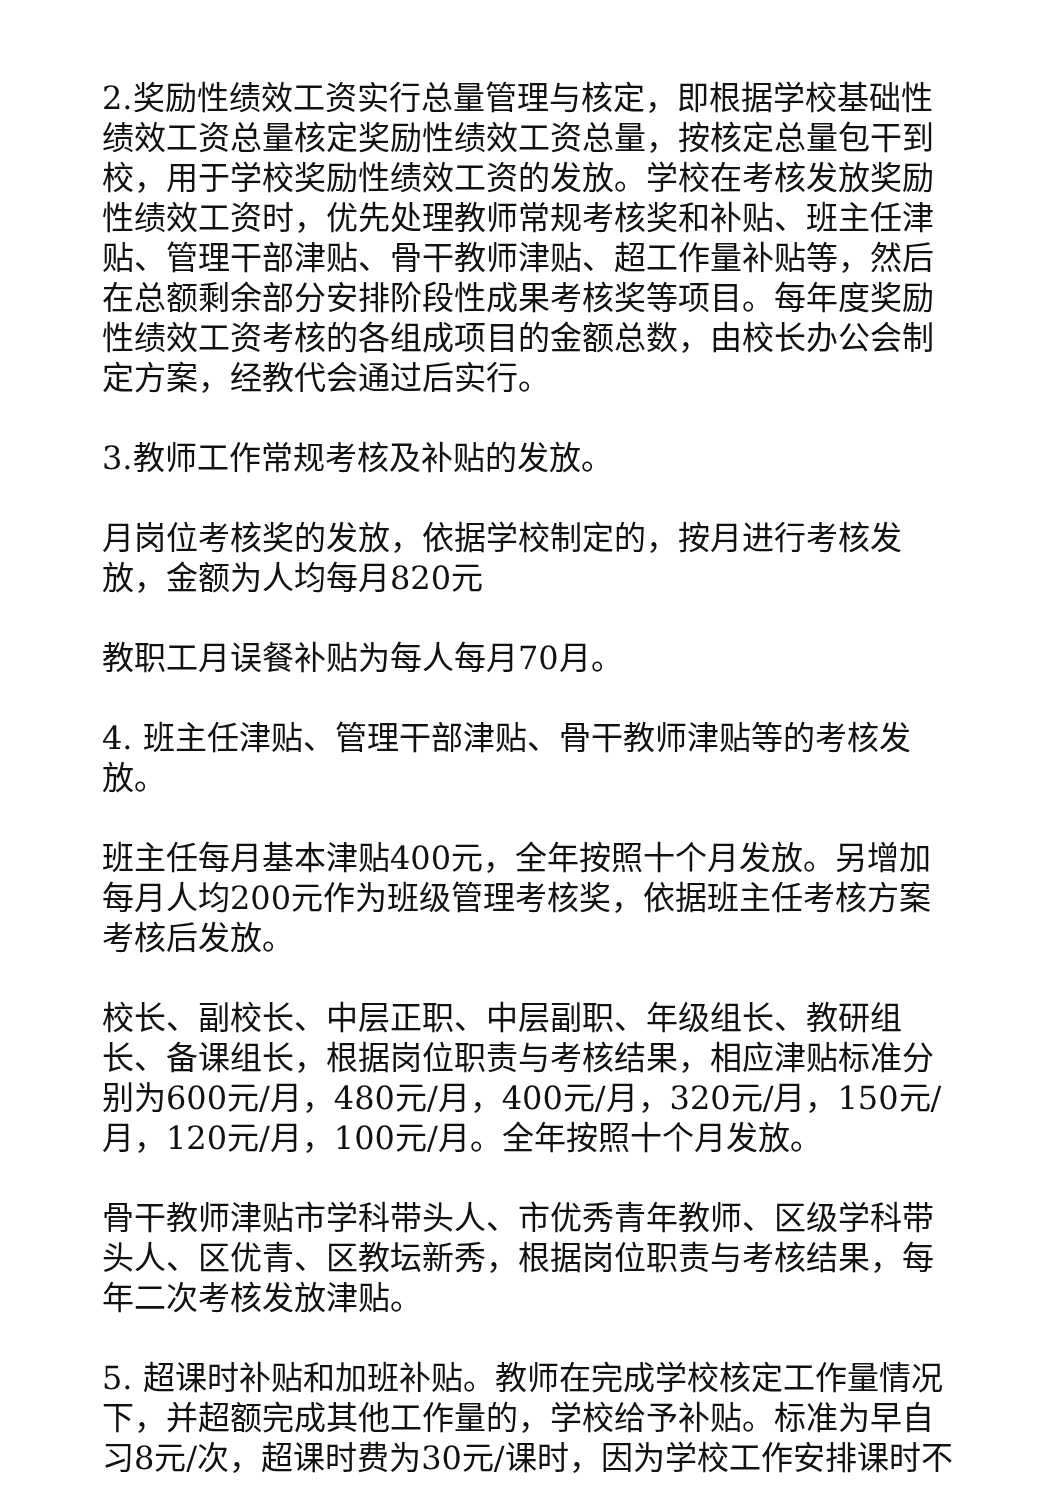2.奖励性绩效工资实行总量管理与核定，即根据学校基础性绩效工资总量核定奖励性绩效工资总量，按核定总量包干到校，用于学校奖励性绩效工资的发放。学校在考核发放奖励性绩效工资时，优先处理教师常规考核奖和补贴、班主任津贴、管理干部津贴、骨干教师津贴、超工作量补贴等，然后在总额剩余部分安排阶段性成果考核奖等项目。每年度奖励性绩效工资考核的各组成项目的金额总数，由校长办公会制定方案，经教代会通过后实行。
3.教师工作常规考核及补贴的发放。
月岗位考核奖的发放，依据学校制定的，按月进行考核发放，金额为人均每月820元
教职工月误餐补贴为每人每月70月。
4. 班主任津贴、管理干部津贴、骨干教师津贴等的考核发放。
班主任每月基本津贴400元，全年按照十个月发放。另增加每月人均200元作为班级管理考核奖，依据班主任考核方案考核后发放。
校长、副校长、中层正职、中层副职、年级组长、教研组长、备课组长，根据岗位职责与考核结果，相应津贴标准分别为600元/月，480元/月，400元/月，320元/月，150元/月，120元/月，100元/月。全年按照十个月发放。
骨干教师津贴市学科带头人、市优秀青年教师、区级学科带头人、区优青、区教坛新秀，根据岗位职责与考核结果，每年二次考核发放津贴。
5. 超课时补贴和加班补贴。教师在完成学校核定工作量情况下，并超额完成其他工作量的，学校给予补贴。标准为早自习8元/次，超课时费为30元/课时，因为学校工作安排课时不